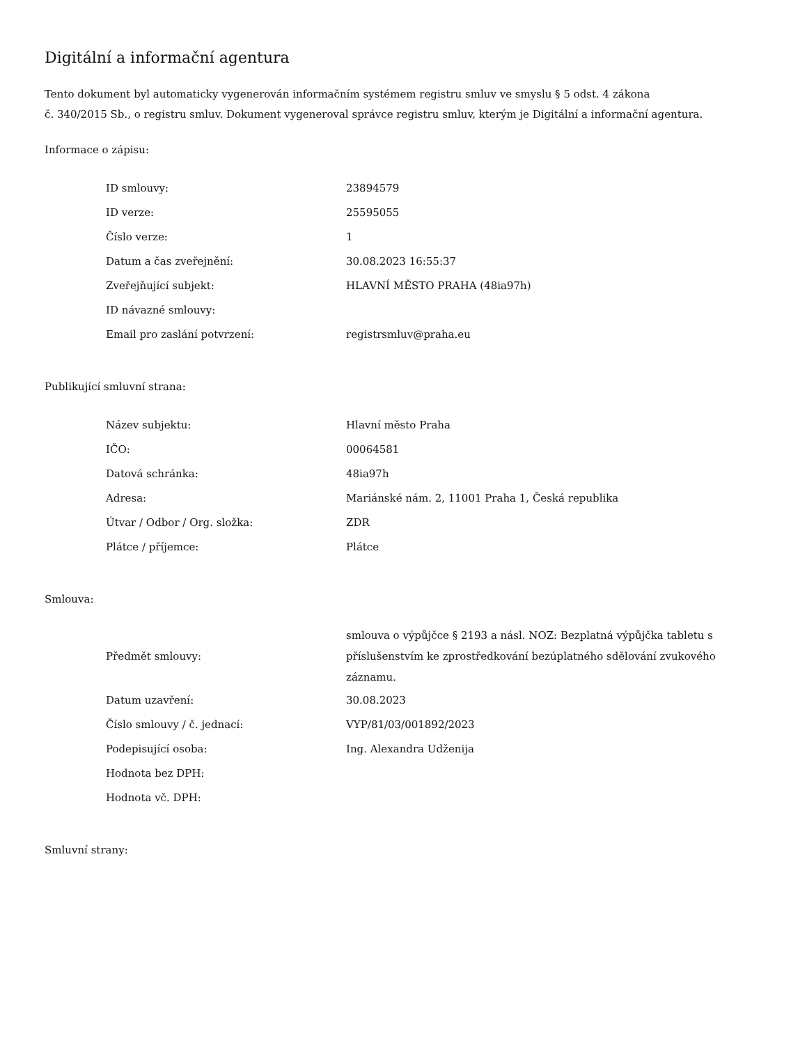Digitální a informační agentura
Tento dokument byl automaticky vygenerován informačním systémem registru smluv ve smyslu § 5 odst. 4 zákona
č. 340/2015 Sb., o registru smluv. Dokument vygeneroval správce registru smluv, kterým je Digitální a informační agentura.
Informace o zápisu:
| ID smlouvy: | 23894579 |
| ID verze: | 25595055 |
| Číslo verze: | 1 |
| Datum a čas zveřejnění: | 30.08.2023 16:55:37 |
| Zveřejňující subjekt: | HLAVNÍ MĚSTO PRAHA (48ia97h) |
| ID návazné smlouvy: | |
| Email pro zaslání potvrzení: | registrsmluv@praha.eu |
Publikující smluvní strana:
| Název subjektu: | Hlavní město Praha |
| IČO: | 00064581 |
| Datová schránka: | 48ia97h |
| Adresa: | Mariánské nám. 2, 11001 Praha 1, Česká republika |
| Útvar / Odbor / Org. složka: | ZDR |
| Plátce / příjemce: | Plátce |
Smlouva:
| Předmět smlouvy: | smlouva o výpůjčce § 2193 a násl. NOZ: Bezplatná výpůjčka tabletu s příslušenstvím ke zprostředkování bezúplatného sdělování zvukového záznamu. |
| Datum uzavření: | 30.08.2023 |
| Číslo smlouvy / č. jednací: | VYP/81/03/001892/2023 |
| Podepisující osoba: | Ing. Alexandra Udženija |
| Hodnota bez DPH: | |
| Hodnota vč. DPH: | |
Smluvní strany: